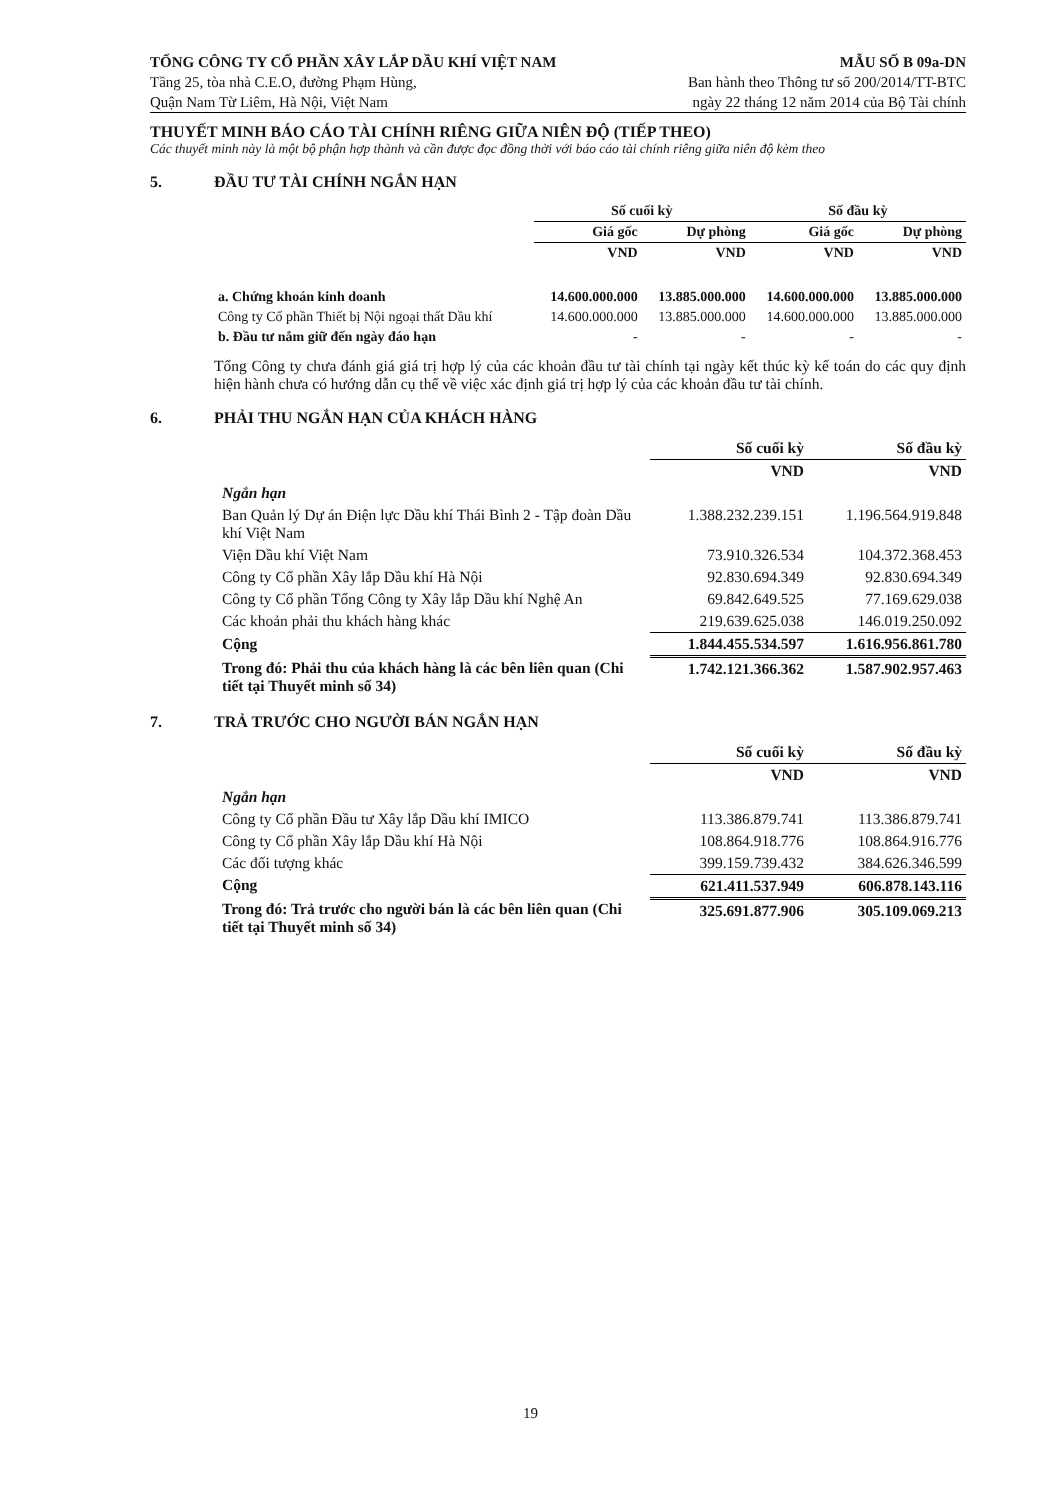TỔNG CÔNG TY CỔ PHẦN XÂY LẮP DẦU KHÍ VIỆT NAM
Tầng 25, tòa nhà C.E.O, đường Phạm Hùng,
Quận Nam Từ Liêm, Hà Nội, Việt Nam
MẪU SỐ B 09a-DN
Ban hành theo Thông tư số 200/2014/TT-BTC
ngày 22 tháng 12 năm 2014 của Bộ Tài chính
THUYẾT MINH BÁO CÁO TÀI CHÍNH RIÊNG GIỮA NIÊN ĐỘ (TIẾP THEO)
Các thuyết minh này là một bộ phận hợp thành và cần được đọc đồng thời với báo cáo tài chính riêng giữa niên độ kèm theo
5. ĐẦU TƯ TÀI CHÍNH NGẮN HẠN
| | Số cuối kỳ | | Số đầu kỳ | |
| --- | --- | --- | --- | --- |
| | Giá gốc | Dự phòng | Giá gốc | Dự phòng |
| | VND | VND | VND | VND |
| a. Chứng khoán kinh doanh | 14.600.000.000 | 13.885.000.000 | 14.600.000.000 | 13.885.000.000 |
| Công ty Cổ phần Thiết bị Nội ngoại thất Dầu khí | 14.600.000.000 | 13.885.000.000 | 14.600.000.000 | 13.885.000.000 |
| b. Đầu tư nắm giữ đến ngày đáo hạn | - | - | - | - |
Tổng Công ty chưa đánh giá giá trị hợp lý của các khoản đầu tư tài chính tại ngày kết thúc kỳ kế toán do các quy định hiện hành chưa có hướng dẫn cụ thể về việc xác định giá trị hợp lý của các khoản đầu tư tài chính.
6. PHẢI THU NGẮN HẠN CỦA KHÁCH HÀNG
| | Số cuối kỳ | Số đầu kỳ |
| --- | --- | --- |
| | VND | VND |
| Ngắn hạn | | |
| Ban Quản lý Dự án Điện lực Dầu khí Thái Bình 2 - Tập đoàn Dầu khí Việt Nam | 1.388.232.239.151 | 1.196.564.919.848 |
| Viện Dầu khí Việt Nam | 73.910.326.534 | 104.372.368.453 |
| Công ty Cổ phần Xây lắp Dầu khí Hà Nội | 92.830.694.349 | 92.830.694.349 |
| Công ty Cổ phần Tổng Công ty Xây lắp Dầu khí Nghệ An | 69.842.649.525 | 77.169.629.038 |
| Các khoản phải thu khách hàng khác | 219.639.625.038 | 146.019.250.092 |
| Cộng | 1.844.455.534.597 | 1.616.956.861.780 |
| Trong đó: Phải thu của khách hàng là các bên liên quan (Chi tiết tại Thuyết minh số 34) | 1.742.121.366.362 | 1.587.902.957.463 |
7. TRẢ TRƯỚC CHO NGƯỜI BÁN NGẮN HẠN
| | Số cuối kỳ | Số đầu kỳ |
| --- | --- | --- |
| | VND | VND |
| Ngắn hạn | | |
| Công ty Cổ phần Đầu tư Xây lắp Dầu khí IMICO | 113.386.879.741 | 113.386.879.741 |
| Công ty Cổ phần Xây lắp Dầu khí Hà Nội | 108.864.918.776 | 108.864.916.776 |
| Các đối tượng khác | 399.159.739.432 | 384.626.346.599 |
| Cộng | 621.411.537.949 | 606.878.143.116 |
| Trong đó: Trả trước cho người bán là các bên liên quan (Chi tiết tại Thuyết minh số 34) | 325.691.877.906 | 305.109.069.213 |
19